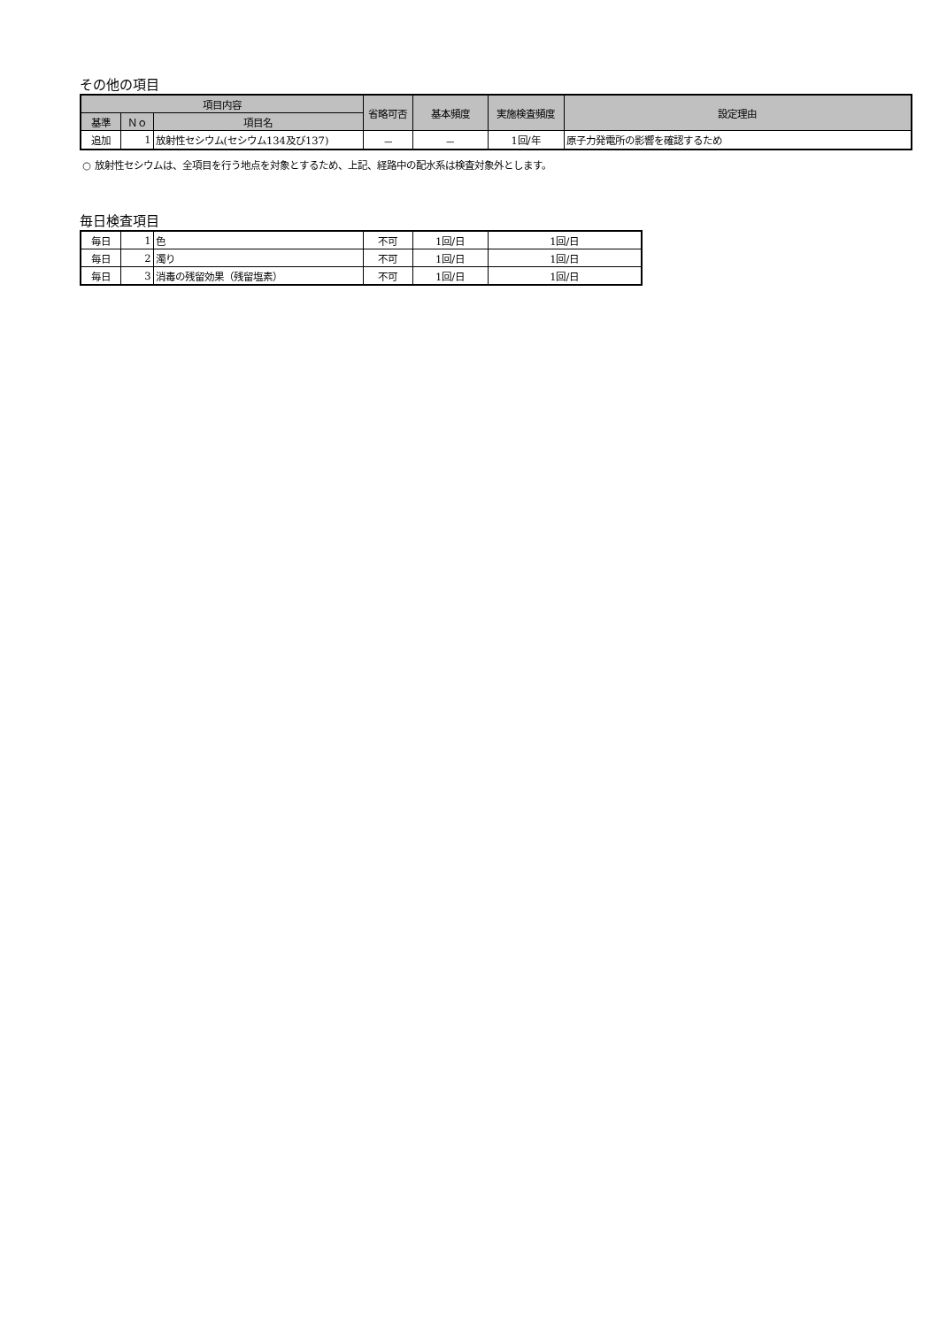その他の項目
| 項目内容 | | | 省略可否 | 基本頻度 | 実施検査頻度 | 設定理由 |
| --- | --- | --- | --- | --- | --- | --- |
| 基準 | Ｎｏ | 項目名 | | | | |
| 追加 | 1 | 放射性セシウム(セシウム134及び137) | － | － | 1回/年 | 原子力発電所の影響を確認するため |
○ 放射性セシウムは、全項目を行う地点を対象とするため、上記、経路中の配水系は検査対象外とします。
毎日検査項目
| 毎日 | 1 | 色 | 不可 | 1回/日 | 1回/日 |
| 毎日 | 2 | 濁り | 不可 | 1回/日 | 1回/日 |
| 毎日 | 3 | 消毒の残留効果（残留塩素） | 不可 | 1回/日 | 1回/日 |